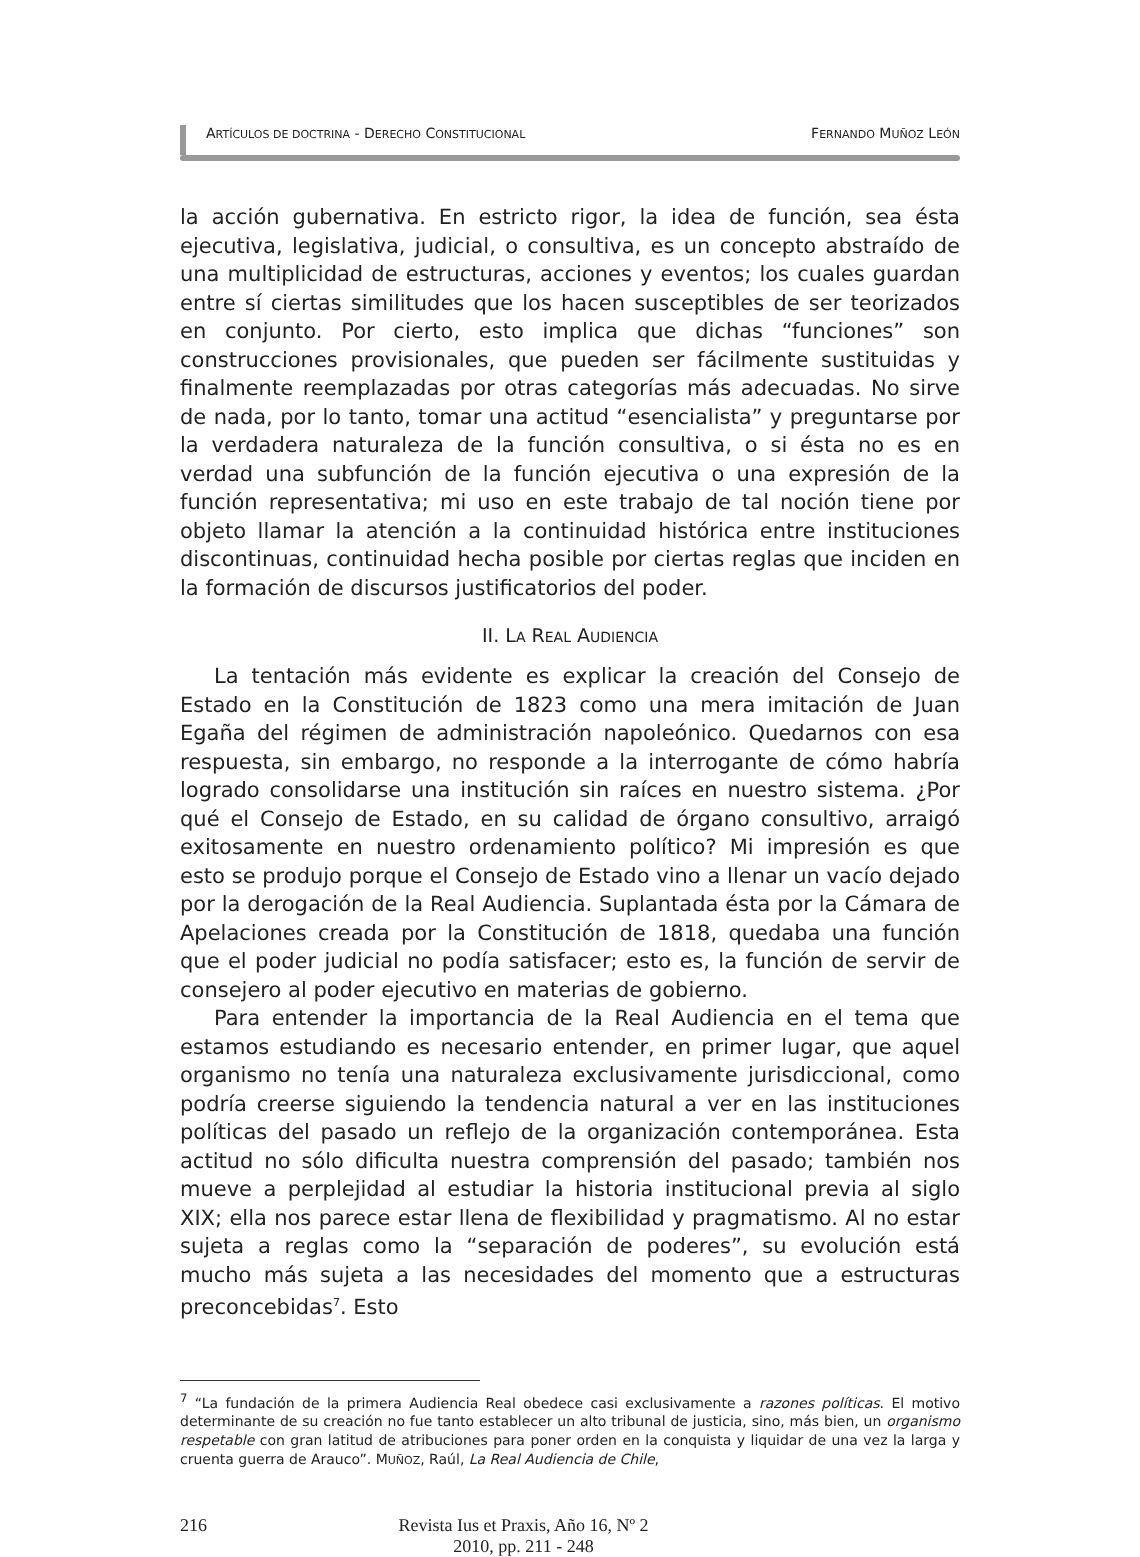ARTÍCULOS DE DOCTRINA - DERECHO CONSTITUCIONAL FERNANDO MUÑOZ LEÓN
la acción gubernativa. En estricto rigor, la idea de función, sea ésta ejecutiva, legislativa, judicial, o consultiva, es un concepto abstraído de una multiplicidad de estructuras, acciones y eventos; los cuales guardan entre sí ciertas similitudes que los hacen susceptibles de ser teorizados en conjunto. Por cierto, esto implica que dichas “funciones” son construcciones provisionales, que pueden ser fácilmente sustituidas y finalmente reemplazadas por otras categorías más adecuadas. No sirve de nada, por lo tanto, tomar una actitud “esencialista” y preguntarse por la verdadera naturaleza de la función consultiva, o si ésta no es en verdad una subfunción de la función ejecutiva o una expresión de la función representativa; mi uso en este trabajo de tal noción tiene por objeto llamar la atención a la continuidad histórica entre instituciones discontinuas, continuidad hecha posible por ciertas reglas que inciden en la formación de discursos justificatorios del poder.
II. LA REAL AUDIENCIA
La tentación más evidente es explicar la creación del Consejo de Estado en la Constitución de 1823 como una mera imitación de Juan Egaña del régimen de administración napoleónico. Quedarnos con esa respuesta, sin embargo, no responde a la interrogante de cómo habría logrado consolidarse una institución sin raíces en nuestro sistema. ¿Por qué el Consejo de Estado, en su calidad de órgano consultivo, arraigó exitosamente en nuestro ordenamiento político? Mi impresión es que esto se produjo porque el Consejo de Estado vino a llenar un vacío dejado por la derogación de la Real Audiencia. Suplantada ésta por la Cámara de Apelaciones creada por la Constitución de 1818, quedaba una función que el poder judicial no podía satisfacer; esto es, la función de servir de consejero al poder ejecutivo en materias de gobierno.
Para entender la importancia de la Real Audiencia en el tema que estamos estudiando es necesario entender, en primer lugar, que aquel organismo no tenía una naturaleza exclusivamente jurisdiccional, como podría creerse siguiendo la tendencia natural a ver en las instituciones políticas del pasado un reflejo de la organización contemporánea. Esta actitud no sólo dificulta nuestra comprensión del pasado; también nos mueve a perplejidad al estudiar la historia institucional previa al siglo XIX; ella nos parece estar llena de flexibilidad y pragmatismo. Al no estar sujeta a reglas como la “separación de poderes”, su evolución está mucho más sujeta a las necesidades del momento que a estructuras preconcebidas<sup>7</sup>. Esto
<sup>7</sup> “La fundación de la primera Audiencia Real obedece casi exclusivamente a razones políticas. El motivo determinante de su creación no fue tanto establecer un alto tribunal de justicia, sino, más bien, un organismo respetable con gran latitud de atribuciones para poner orden en la conquista y liquidar de una vez la larga y cruenta guerra de Arauco”. MUÑOZ, Raúl, La Real Audiencia de Chile,
216 Revista Ius et Praxis, Año 16, Nº 2
2010, pp. 211 - 248